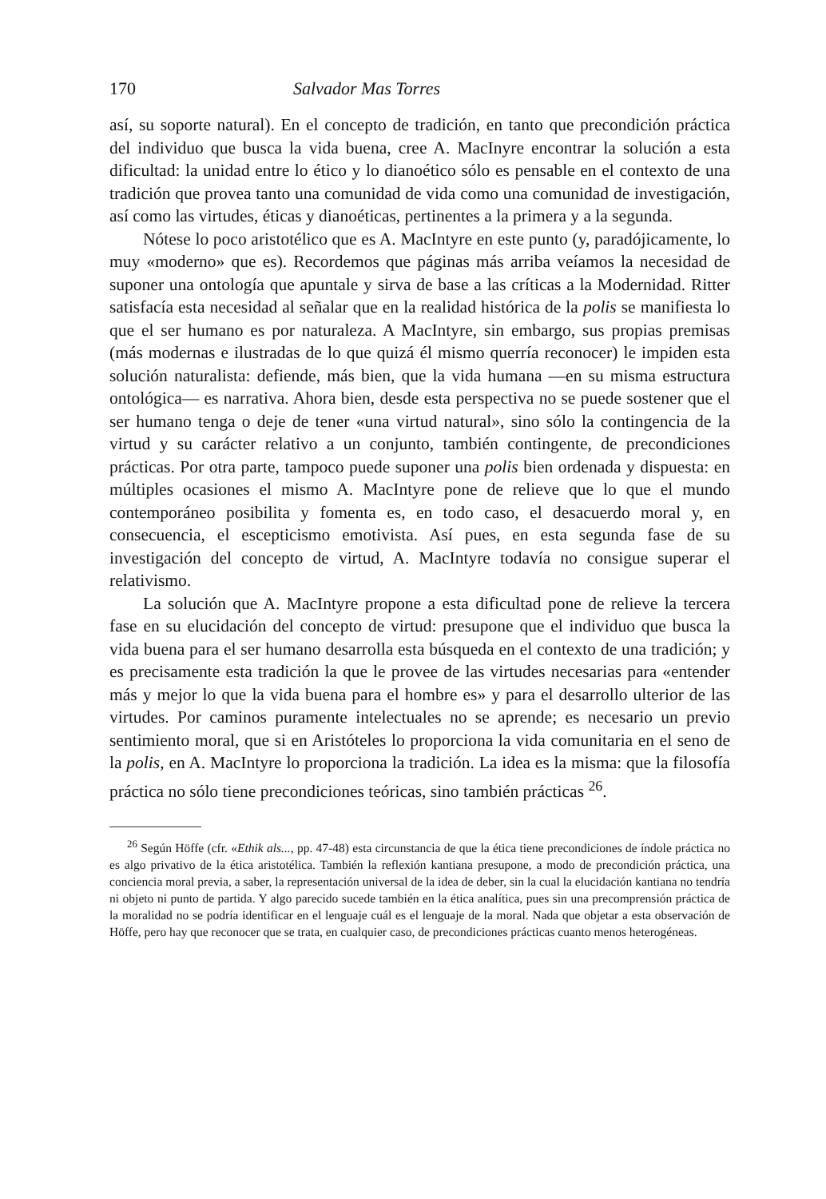170 Salvador Mas Torres
así, su soporte natural). En el concepto de tradición, en tanto que precondición práctica del individuo que busca la vida buena, cree A. MacInyre encontrar la solución a esta dificultad: la unidad entre lo ético y lo dianoético sólo es pensable en el contexto de una tradición que provea tanto una comunidad de vida como una comunidad de investigación, así como las virtudes, éticas y dianoéticas, pertinentes a la primera y a la segunda.
Nótese lo poco aristotélico que es A. MacIntyre en este punto (y, paradójicamente, lo muy «moderno» que es). Recordemos que páginas más arriba veíamos la necesidad de suponer una ontología que apuntale y sirva de base a las críticas a la Modernidad. Ritter satisfacía esta necesidad al señalar que en la realidad histórica de la polis se manifiesta lo que el ser humano es por naturaleza. A MacIntyre, sin embargo, sus propias premisas (más modernas e ilustradas de lo que quizá él mismo querría reconocer) le impiden esta solución naturalista: defiende, más bien, que la vida humana —en su misma estructura ontológica— es narrativa. Ahora bien, desde esta perspectiva no se puede sostener que el ser humano tenga o deje de tener «una virtud natural», sino sólo la contingencia de la virtud y su carácter relativo a un conjunto, también contingente, de precondiciones prácticas. Por otra parte, tampoco puede suponer una polis bien ordenada y dispuesta: en múltiples ocasiones el mismo A. MacIntyre pone de relieve que lo que el mundo contemporáneo posibilita y fomenta es, en todo caso, el desacuerdo moral y, en consecuencia, el escepticismo emotivista. Así pues, en esta segunda fase de su investigación del concepto de virtud, A. MacIntyre todavía no consigue superar el relativismo.
La solución que A. MacIntyre propone a esta dificultad pone de relieve la tercera fase en su elucidación del concepto de virtud: presupone que el individuo que busca la vida buena para el ser humano desarrolla esta búsqueda en el contexto de una tradición; y es precisamente esta tradición la que le provee de las virtudes necesarias para «entender más y mejor lo que la vida buena para el hombre es» y para el desarrollo ulterior de las virtudes. Por caminos puramente intelectuales no se aprende; es necesario un previo sentimiento moral, que si en Aristóteles lo proporciona la vida comunitaria en el seno de la polis, en A. MacIntyre lo proporciona la tradición. La idea es la misma: que la filosofía práctica no sólo tiene precondiciones teóricas, sino también prácticas <sup>26</sup>.
<sup>26</sup> Según Höffe (cfr. «Ethik als..., pp. 47-48) esta circunstancia de que la ética tiene precondiciones de índole práctica no es algo privativo de la ética aristotélica. También la reflexión kantiana presupone, a modo de precondición práctica, una conciencia moral previa, a saber, la representación universal de la idea de deber, sin la cual la elucidación kantiana no tendría ni objeto ni punto de partida. Y algo parecido sucede también en la ética analítica, pues sin una precomprensión práctica de la moralidad no se podría identificar en el lenguaje cuál es el lenguaje de la moral. Nada que objetar a esta observación de Höffe, pero hay que reconocer que se trata, en cualquier caso, de precondiciones prácticas cuanto menos heterogéneas.